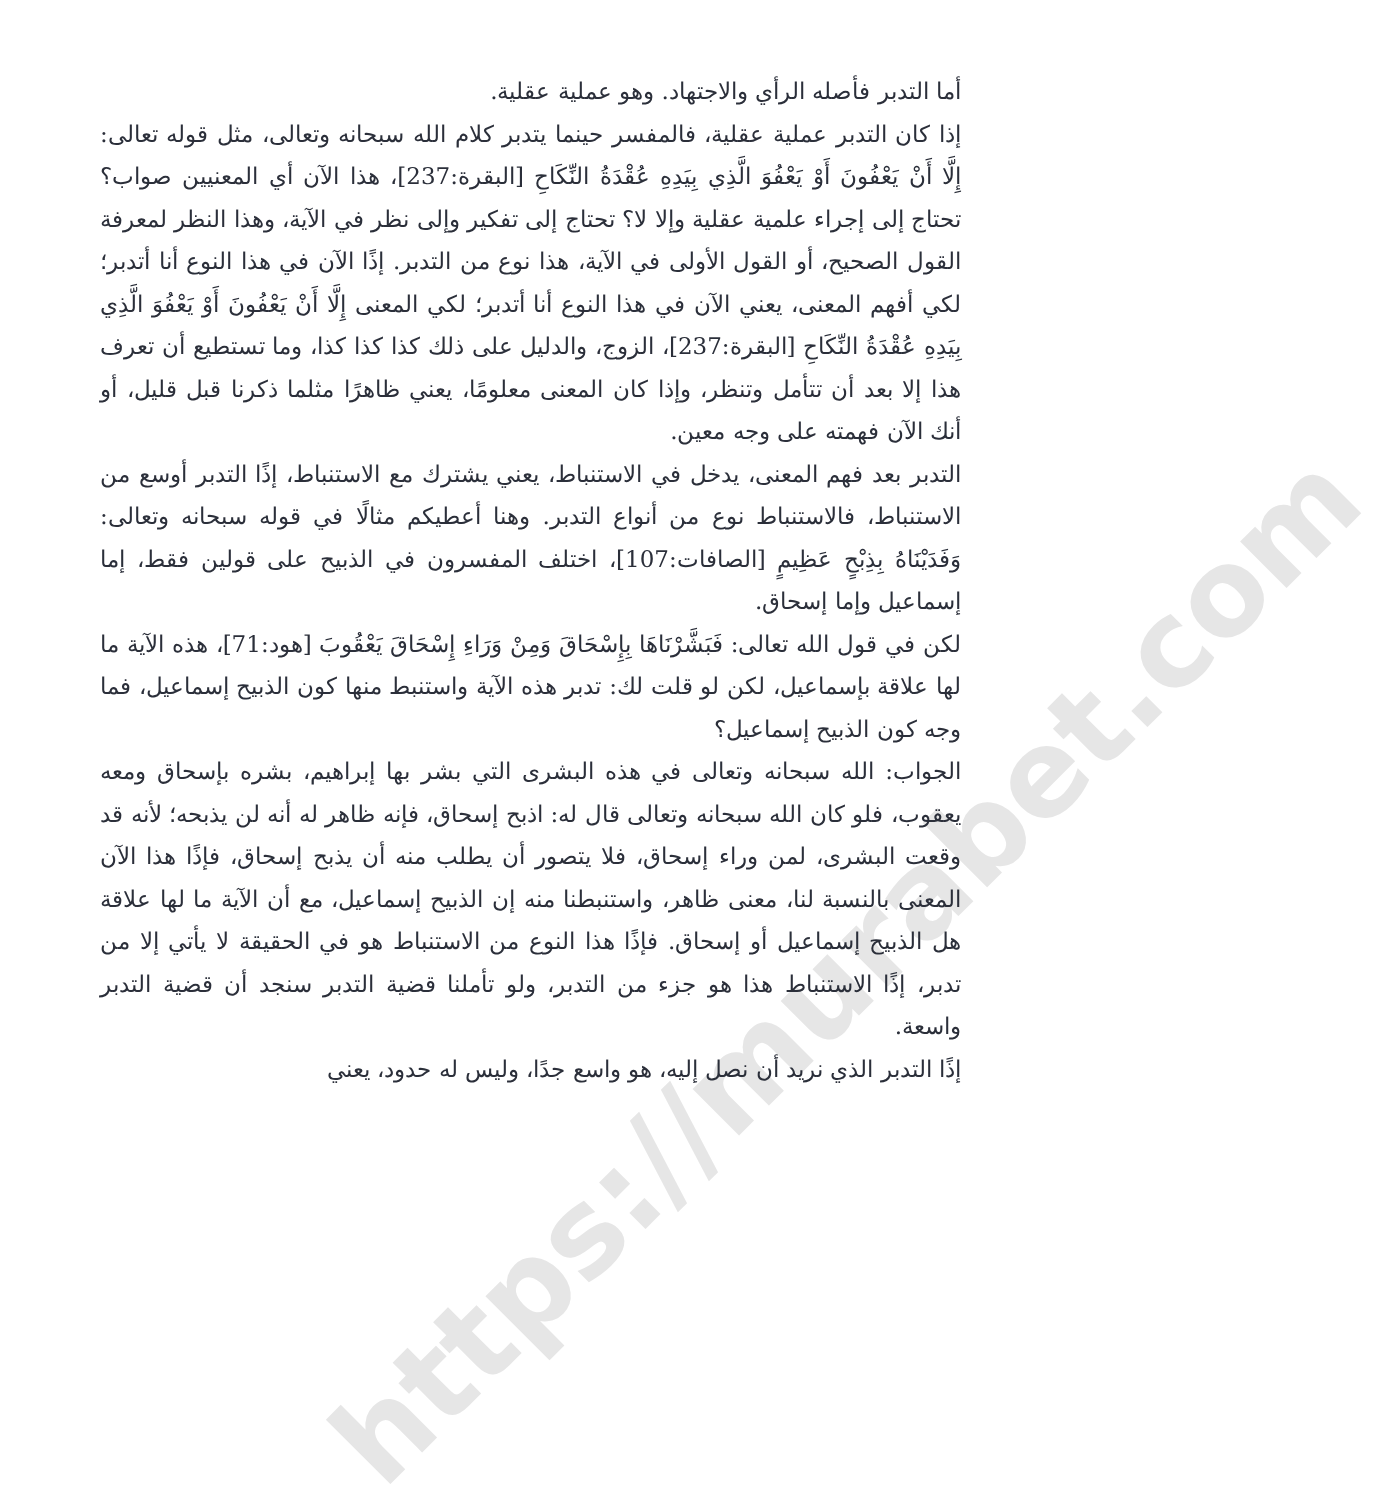https://murabet.com
أما التدبر فأصله الرأي والاجتهاد. وهو عملية عقلية.
إذا كان التدبر عملية عقلية، فالمفسر حينما يتدبر كلام الله سبحانه وتعالى، مثل قوله تعالى: إِلَّا أَنْ يَعْفُونَ أَوْ يَعْفُوَ الَّذِي بِيَدِهِ عُقْدَةُ النِّكَاحِ [البقرة:237]، هذا الآن أي المعنيين صواب؟ تحتاج إلى إجراء علمية عقلية وإلا لا؟ تحتاج إلى تفكير وإلى نظر في الآية، وهذا النظر لمعرفة القول الصحيح، أو القول الأولى في الآية، هذا نوع من التدبر. إذًا الآن في هذا النوع أنا أتدبر؛ لكي أفهم المعنى، يعني الآن في هذا النوع أنا أتدبر؛ لكي المعنى إِلَّا أَنْ يَعْفُونَ أَوْ يَعْفُوَ الَّذِي بِيَدِهِ عُقْدَةُ النِّكَاحِ [البقرة:237]، الزوج، والدليل على ذلك كذا كذا كذا، وما تستطيع أن تعرف هذا إلا بعد أن تتأمل وتنظر، وإذا كان المعنى معلومًا، يعني ظاهرًا مثلما ذكرنا قبل قليل، أو أنك الآن فهمته على وجه معين.
التدبر بعد فهم المعنى، يدخل في الاستنباط، يعني يشترك مع الاستنباط، إذًا التدبر أوسع من الاستنباط، فالاستنباط نوع من أنواع التدبر. وهنا أعطيكم مثالًا في قوله سبحانه وتعالى: وَفَدَيْنَاهُ بِذِبْحٍ عَظِيمٍ [الصافات:107]، اختلف المفسرون في الذبيح على قولين فقط، إما إسماعيل وإما إسحاق.
لكن في قول الله تعالى: فَبَشَّرْنَاهَا بِإِسْحَاقَ وَمِنْ وَرَاءِ إِسْحَاقَ يَعْقُوبَ [هود:71]، هذه الآية ما لها علاقة بإسماعيل، لكن لو قلت لك: تدبر هذه الآية واستنبط منها كون الذبيح إسماعيل، فما وجه كون الذبيح إسماعيل؟
الجواب: الله سبحانه وتعالى في هذه البشرى التي بشر بها إبراهيم، بشره بإسحاق ومعه يعقوب، فلو كان الله سبحانه وتعالى قال له: اذبح إسحاق، فإنه ظاهر له أنه لن يذبحه؛ لأنه قد وقعت البشرى، لمن وراء إسحاق، فلا يتصور أن يطلب منه أن يذبح إسحاق، فإذًا هذا الآن المعنى بالنسبة لنا، معنى ظاهر، واستنبطنا منه إن الذبيح إسماعيل، مع أن الآية ما لها علاقة هل الذبيح إسماعيل أو إسحاق. فإذًا هذا النوع من الاستنباط هو في الحقيقة لا يأتي إلا من تدبر، إذًا الاستنباط هذا هو جزء من التدبر، ولو تأملنا قضية التدبر سنجد أن قضية التدبر واسعة.
إذًا التدبر الذي نريد أن نصل إليه، هو واسع جدًا، وليس له حدود، يعني